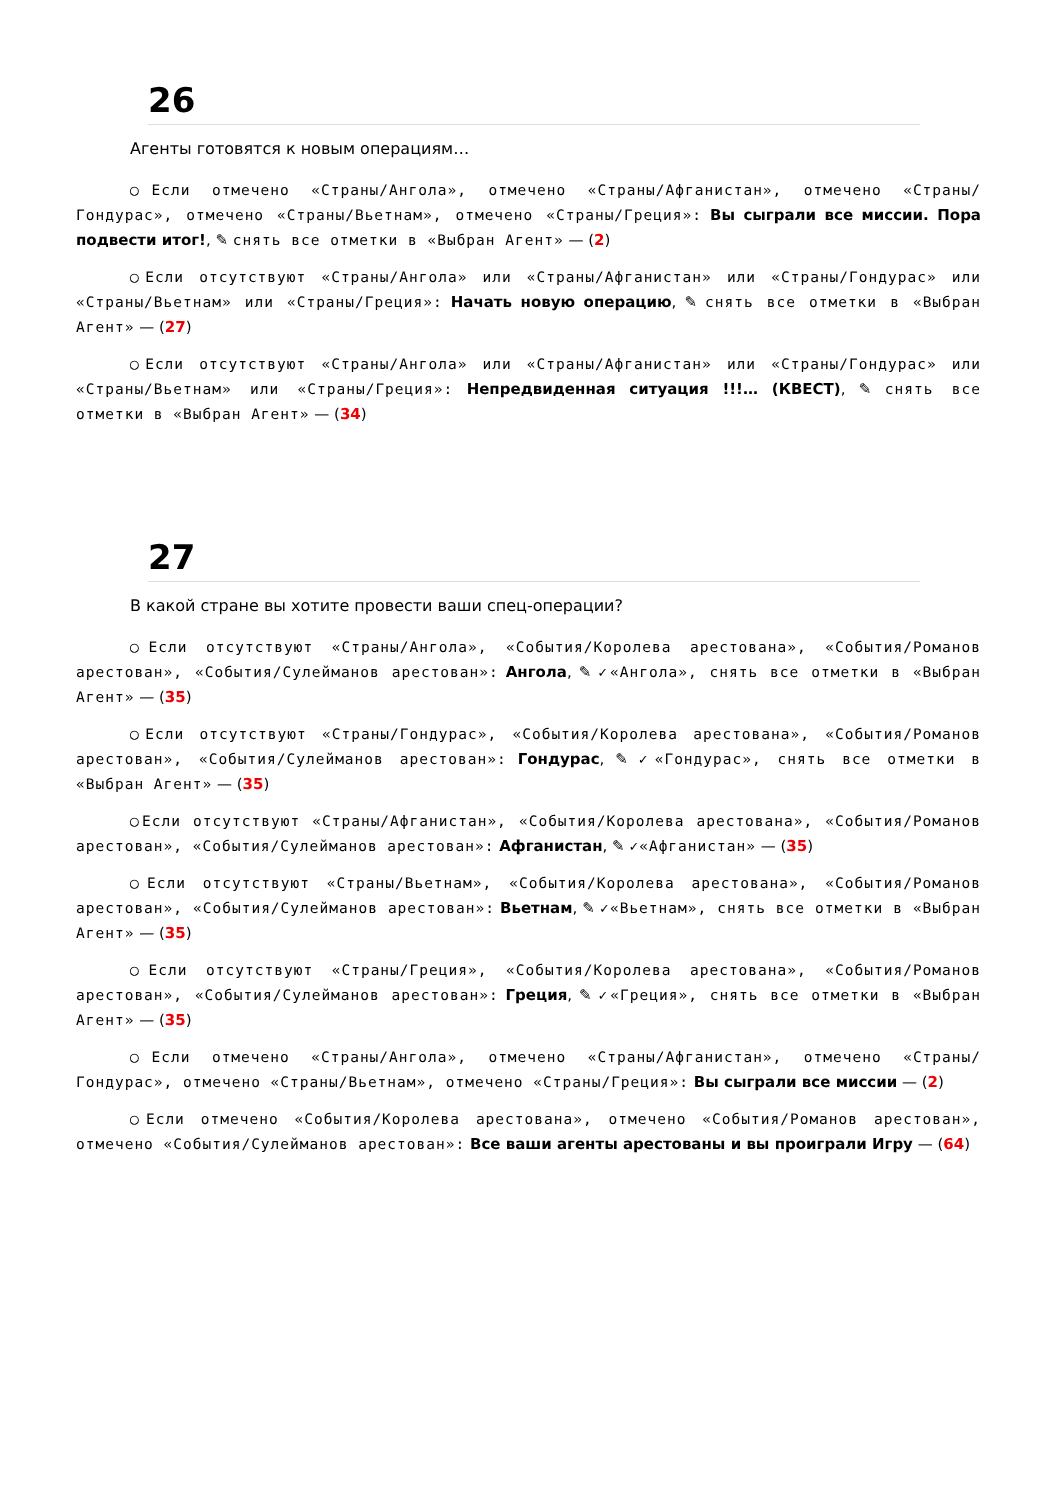26
Агенты готовятся к новым операциям…
◯Если отмечено «Страны/Ангола», отмечено «Страны/Афганистан», отмечено «Страны/Гондурас», отмечено «Страны/Вьетнам», отмечено «Страны/Греция»: Вы сыграли все миссии. Пора подвести итог!, ✎ снять все отметки в «Выбран Агент» — (2)
◯Если отсутствуют «Страны/Ангола» или «Страны/Афганистан» или «Страны/Гондурас» или «Страны/Вьетнам» или «Страны/Греция»: Начать новую операцию, ✎ снять все отметки в «Выбран Агент» — (27)
◯Если отсутствуют «Страны/Ангола» или «Страны/Афганистан» или «Страны/Гондурас» или «Страны/Вьетнам» или «Страны/Греция»: Непредвиденная ситуация !!!… (КВЕСТ), ✎ снять все отметки в «Выбран Агент» — (34)
27
В какой стране вы хотите провести ваши спец-операции?
◯Если отсутствуют «Страны/Ангола», «События/Королева арестована», «События/Романов арестован», «События/Сулейманов арестован»: Ангола, ✎ ✓«Ангола», снять все отметки в «Выбран Агент» — (35)
◯Если отсутствуют «Страны/Гондурас», «События/Королева арестована», «События/Романов арестован», «События/Сулейманов арестован»: Гондурас, ✎ ✓«Гондурас», снять все отметки в «Выбран Агент» — (35)
◯Если отсутствуют «Страны/Афганистан», «События/Королева арестована», «События/Романов арестован», «События/Сулейманов арестован»: Афганистан, ✎ ✓«Афганистан» — (35)
◯Если отсутствуют «Страны/Вьетнам», «События/Королева арестована», «События/Романов арестован», «События/Сулейманов арестован»: Вьетнам, ✎ ✓«Вьетнам», снять все отметки в «Выбран Агент» — (35)
◯Если отсутствуют «Страны/Греция», «События/Королева арестована», «События/Романов арестован», «События/Сулейманов арестован»: Греция, ✎ ✓«Греция», снять все отметки в «Выбран Агент» — (35)
◯Если отмечено «Страны/Ангола», отмечено «Страны/Афганистан», отмечено «Страны/Гондурас», отмечено «Страны/Вьетнам», отмечено «Страны/Греция»: Вы сыграли все миссии — (2)
◯Если отмечено «События/Королева арестована», отмечено «События/Романов арестован», отмечено «События/Сулейманов арестован»: Все ваши агенты арестованы и вы проиграли Игру — (64)